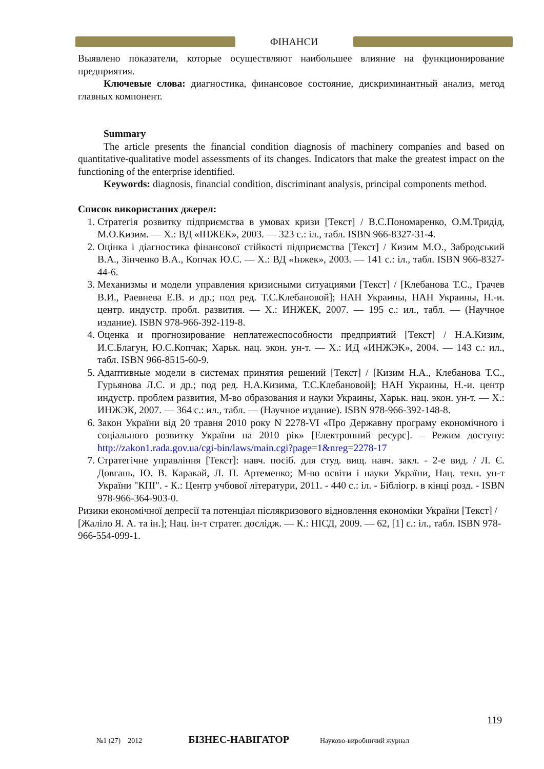ФІНАНСИ
Выявлено показатели, которые осуществляют наибольшее влияние на функционирование предприятия.
Ключевые слова: диагностика, финансовое состояние, дискриминантный анализ, метод главных компонент.
Summary
The article presents the financial condition diagnosis of machinery companies and based on quantitative-qualitative model assessments of its changes. Indicators that make the greatest impact on the functioning of the enterprise identified.
Keywords: diagnosis, financial condition, discriminant analysis, principal components method.
Список використаних джерел:
1. Стратегія розвитку підприємства в умовах кризи [Текст] / В.С.Пономаренко, О.М.Тридід, М.О.Кизим. — Х.: ВД «ІНЖЕК», 2003. — 323 с.: іл., табл. ISBN 966-8327-31-4.
2. Оцінка і діагностика фінансової стійкості підприємства [Текст] / Кизим М.О., Забродський В.А., Зінченко В.А., Копчак Ю.С. — Х.: ВД «Інжек», 2003. — 141 с.: іл., табл. ISBN 966-8327-44-6.
3. Механизмы и модели управления кризисными ситуациями [Текст] / [Клебанова Т.С., Грачев В.И., Раевнева Е.В. и др.; под ред. Т.С.Клебановой]; НАН Украины, НАН Украины, Н.-и. центр. индустр. пробл. развития. — Х.: ИНЖЕК, 2007. — 195 с.: ил., табл. — (Научное издание). ISBN 978-966-392-119-8.
4. Оценка и прогнозирование неплатежеспособности предприятий [Текст] / Н.А.Кизим, И.С.Благун, Ю.С.Копчак; Харьк. нац. экон. ун-т. — Х.: ИД «ИНЖЭК», 2004. — 143 с.: ил., табл. ISBN 966-8515-60-9.
5. Адаптивные модели в системах принятия решений [Текст] / [Кизим Н.А., Клебанова Т.С., Гурьянова Л.С. и др.; под ред. Н.А.Кизима, Т.С.Клебановой]; НАН Украины, Н.-и. центр индустр. проблем развития, М-во образования и науки Украины, Харьк. нац. экон. ун-т. — Х.: ИНЖЭК, 2007. — 364 с.: ил., табл. — (Научное издание). ISBN 978-966-392-148-8.
6. Закон України від 20 травня 2010 року N 2278-VI «Про Державну програму економічного і соціального розвитку України на 2010 рік» [Електронний ресурс]. – Режим доступу: http://zakon1.rada.gov.ua/cgi-bin/laws/main.cgi?page=1&nreg=2278-17
7. Стратегічне управління [Текст]: навч. посіб. для студ. вищ. навч. закл. - 2-е вид. / Л. Є. Довгань, Ю. В. Каракай, Л. П. Артеменко; М-во освіти і науки України, Нац. техн. ун-т України "КПІ". - К.: Центр учбової літератури, 2011. - 440 с.: іл. - Бібліогр. в кінці розд. - ISBN 978-966-364-903-0.
Ризики економічної депресії та потенціал післякризового відновлення економіки України [Текст] / [Жаліло Я. А. та ін.]; Нац. ін-т стратег. дослідж. — К.: НІСД, 2009. — 62, [1] с.: іл., табл. ISBN 978-966-554-099-1.
119
№1 (27) 2012 БІЗНЕС-НАВІГАТОР Науково-виробничий журнал